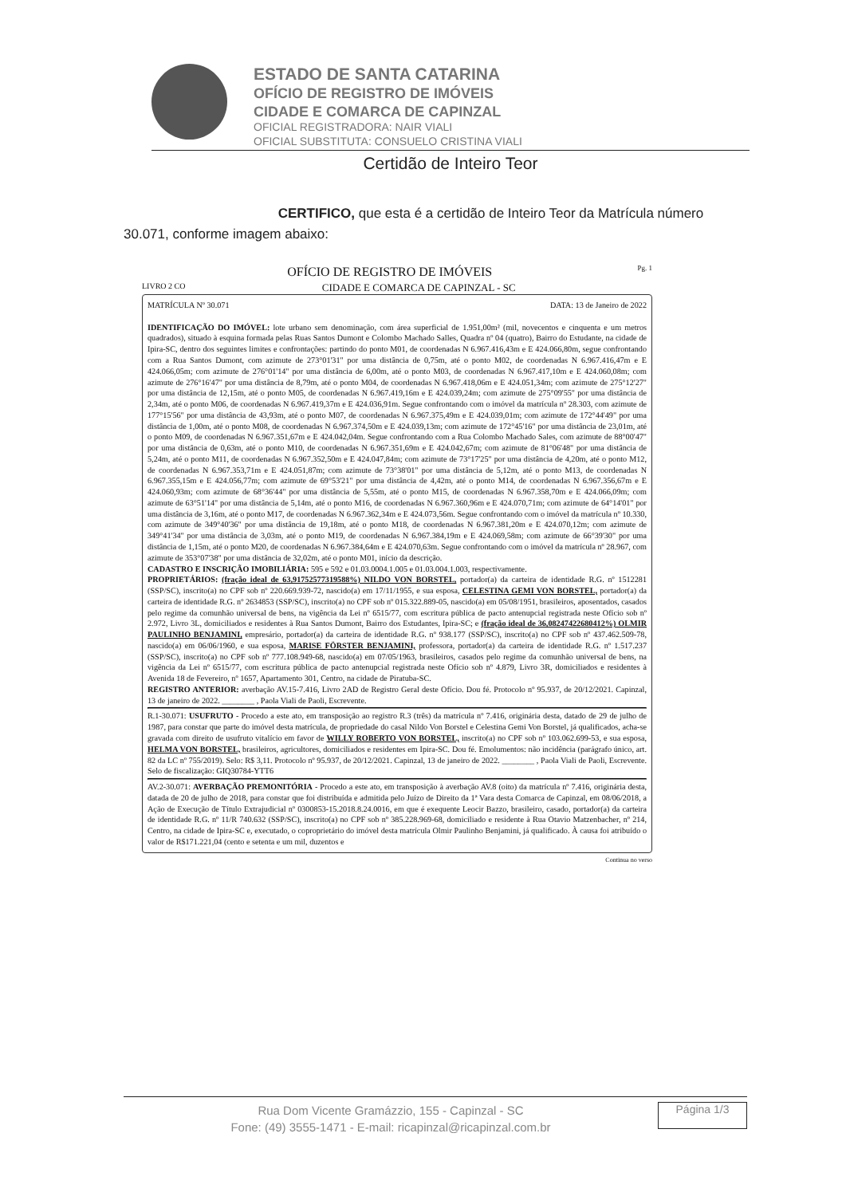ESTADO DE SANTA CATARINA
OFÍCIO DE REGISTRO DE IMÓVEIS
CIDADE E COMARCA DE CAPINZAL
OFICIAL REGISTRADORA: NAIR VIALI
OFICIAL SUBSTITUTA: CONSUELO CRISTINA VIALI
Certidão de Inteiro Teor
CERTIFICO, que esta é a certidão de Inteiro Teor da Matrícula número 30.071, conforme imagem abaixo:
OFÍCIO DE REGISTRO DE IMÓVEIS Pg. 1
LIVRO 2 CO CIDADE E COMARCA DE CAPINZAL - SC
MATRÍCULA Nº 30.071 DATA: 13 de Janeiro de 2022
IDENTIFICAÇÃO DO IMÓVEL: lote urbano sem denominação, com área superficial de 1.951,00m² (mil, novecentos e cinquenta e um metros quadrados), situado à esquina formada pelas Ruas Santos Dumont e Colombo Machado Salles, Quadra nº 04 (quatro), Bairro do Estudante, na cidade de Ipira-SC, dentro dos seguintes limites e confrontações: partindo do ponto M01, de coordenadas N 6.967.416,43m e E 424.066,80m, segue confrontando com a Rua Santos Dumont, com azimute de 273°01'31" por uma distância de 0,75m, até o ponto M02, de coordenadas N 6.967.416,47m e E 424.066,05m; com azimute de 276°01'14" por uma distância de 6,00m, até o ponto M03, de coordenadas N 6.967.417,10m e E 424.060,08m; com azimute de 276°16'47" por uma distância de 8,79m, até o ponto M04, de coordenadas N 6.967.418,06m e E 424.051,34m; com azimute de 275°12'27" por uma distância de 12,15m, até o ponto M05, de coordenadas N 6.967.419,16m e E 424.039,24m; com azimute de 275°09'55" por uma distância de 2,34m, até o ponto M06, de coordenadas N 6.967.419,37m e E 424.036,91m. Segue confrontando com o imóvel da matrícula nº 28.303, com azimute de 177°15'56" por uma distância de 43,93m, até o ponto M07, de coordenadas N 6.967.375,49m e E 424.039,01m; com azimute de 172°44'49" por uma distância de 1,00m, até o ponto M08, de coordenadas N 6.967.374,50m e E 424.039,13m; com azimute de 172°45'16" por uma distância de 23,01m, até o ponto M09, de coordenadas N 6.967.351,67m e E 424.042,04m. Segue confrontando com a Rua Colombo Machado Sales, com azimute de 88°00'47" por uma distância de 0,63m, até o ponto M10, de coordenadas N 6.967.351,69m e E 424.042,67m; com azimute de 81°06'48" por uma distância de 5,24m, até o ponto M11, de coordenadas N 6.967.352,50m e E 424.047,84m; com azimute de 73°17'25" por uma distância de 4,20m, até o ponto M12, de coordenadas N 6.967.353,71m e E 424.051,87m; com azimute de 73°38'01" por uma distância de 5,12m, até o ponto M13, de coordenadas N 6.967.355,15m e E 424.056,77m; com azimute de 69°53'21" por uma distância de 4,42m, até o ponto M14, de coordenadas N 6.967.356,67m e E 424.060,93m; com azimute de 68°36'44" por uma distância de 5,55m, até o ponto M15, de coordenadas N 6.967.358,70m e E 424.066,09m; com azimute de 63°51'14" por uma distância de 5,14m, até o ponto M16, de coordenadas N 6.967.360,96m e E 424.070,71m; com azimute de 64°14'01" por uma distância de 3,16m, até o ponto M17, de coordenadas N 6.967.362,34m e E 424.073,56m. Segue confrontando com o imóvel da matrícula nº 10.330, com azimute de 349°40'36" por uma distância de 19,18m, até o ponto M18, de coordenadas N 6.967.381,20m e E 424.070,12m; com azimute de 349°41'34" por uma distância de 3,03m, até o ponto M19, de coordenadas N 6.967.384,19m e E 424.069,58m; com azimute de 66°39'30" por uma distância de 1,15m, até o ponto M20, de coordenadas N 6.967.384,64m e E 424.070,63m. Segue confrontando com o imóvel da matrícula nº 28.967, com azimute de 353°07'38" por uma distância de 32,02m, até o ponto M01, início da descrição.
CADASTRO E INSCRIÇÃO IMOBILIÁRIA: 595 e 592 e 01.03.0004.1.005 e 01.03.004.1.003, respectivamente.
PROPRIETÁRIOS: (fração ideal de 63,91752577319588%) NILDO VON BORSTEL, portador(a) da carteira de identidade R.G. nº 1512281 (SSP/SC), inscrito(a) no CPF sob nº 220.669.939-72, nascido(a) em 17/11/1955, e sua esposa, CELESTINA GEMI VON BORSTEL, portador(a) da carteira de identidade R.G. nº 2634853 (SSP/SC), inscrito(a) no CPF sob nº 015.322.889-05, nascido(a) em 05/08/1951, brasileiros, aposentados, casados pelo regime da comunhão universal de bens, na vigência da Lei nº 6515/77, com escritura pública de pacto antenupcial registrada neste Ofício sob nº 2.972, Livro 3L, domiciliados e residentes à Rua Santos Dumont, Bairro dos Estudantes, Ipira-SC; e (fração ideal de 36,08247422680412%) OLMIR PAULINHO BENJAMINI, empresário, portador(a) da carteira de identidade R.G. nº 938.177 (SSP/SC), inscrito(a) no CPF sob nº 437.462.509-78, nascido(a) em 06/06/1960, e sua esposa, MARISE FÖRSTER BENJAMINI, professora, portador(a) da carteira de identidade R.G. nº 1.517.237 (SSP/SC), inscrito(a) no CPF sob nº 777.108.949-68, nascido(a) em 07/05/1963, brasileiros, casados pelo regime da comunhão universal de bens, na vigência da Lei nº 6515/77, com escritura pública de pacto antenupcial registrada neste Ofício sob nº 4.879, Livro 3R, domiciliados e residentes à Avenida 18 de Fevereiro, nº 1657, Apartamento 301, Centro, na cidade de Piratuba-SC.
REGISTRO ANTERIOR: averbação AV.15-7.416, Livro 2AD de Registro Geral deste Ofício. Dou fé. Protocolo nº 95.937, de 20/12/2021. Capinzal, 13 de janeiro de 2022. ________ , Paola Viali de Paoli, Escrevente.
R.1-30.071: USUFRUTO - Procedo a este ato, em transposição ao registro R.3 (três) da matrícula nº 7.416, originária desta, datado de 29 de julho de 1987, para constar que parte do imóvel desta matrícula, de propriedade do casal Nildo Von Borstel e Celestina Gemi Von Borstel, já qualificados, acha-se gravada com direito de usufruto vitalício em favor de WILLY ROBERTO VON BORSTEL, inscrito(a) no CPF sob nº 103.062.699-53, e sua esposa, HELMA VON BORSTEL, brasileiros, agricultores, domiciliados e residentes em Ipira-SC. Dou fé. Emolumentos: não incidência (parágrafo único, art. 82 da LC nº 755/2019). Selo: R$ 3,11. Protocolo nº 95.937, de 20/12/2021. Capinzal, 13 de janeiro de 2022. ________ , Paola Viali de Paoli, Escrevente. Selo de fiscalização: GIQ30784-YTT6
AV.2-30.071: AVERBAÇÃO PREMONITÓRIA - Procedo a este ato, em transposição à averbação AV.8 (oito) da matrícula nº 7.416, originária desta, datada de 20 de julho de 2018, para constar que foi distribuída e admitida pelo Juízo de Direito da 1ª Vara desta Comarca de Capinzal, em 08/06/2018, a Ação de Execução de Título Extrajudicial nº 0300853-15.2018.8.24.0016, em que é exequente Leocir Bazzo, brasileiro, casado, portador(a) da carteira de identidade R.G. nº 11/R 740.632 (SSP/SC), inscrito(a) no CPF sob nº 385.228.969-68, domiciliado e residente à Rua Otavio Matzenbacher, nº 214, Centro, na cidade de Ipira-SC e, executado, o coproprietário do imóvel desta matrícula Olmir Paulinho Benjamini, já qualificado. À causa foi atribuído o valor de R$171.221,04 (cento e setenta e um mil, duzentos e
Continua no verso
Rua Dom Vicente Gramázzio, 155 - Capinzal - SC
Fone: (49) 3555-1471 - E-mail: ricapinzal@ricapinzal.com.br
Página 1/3